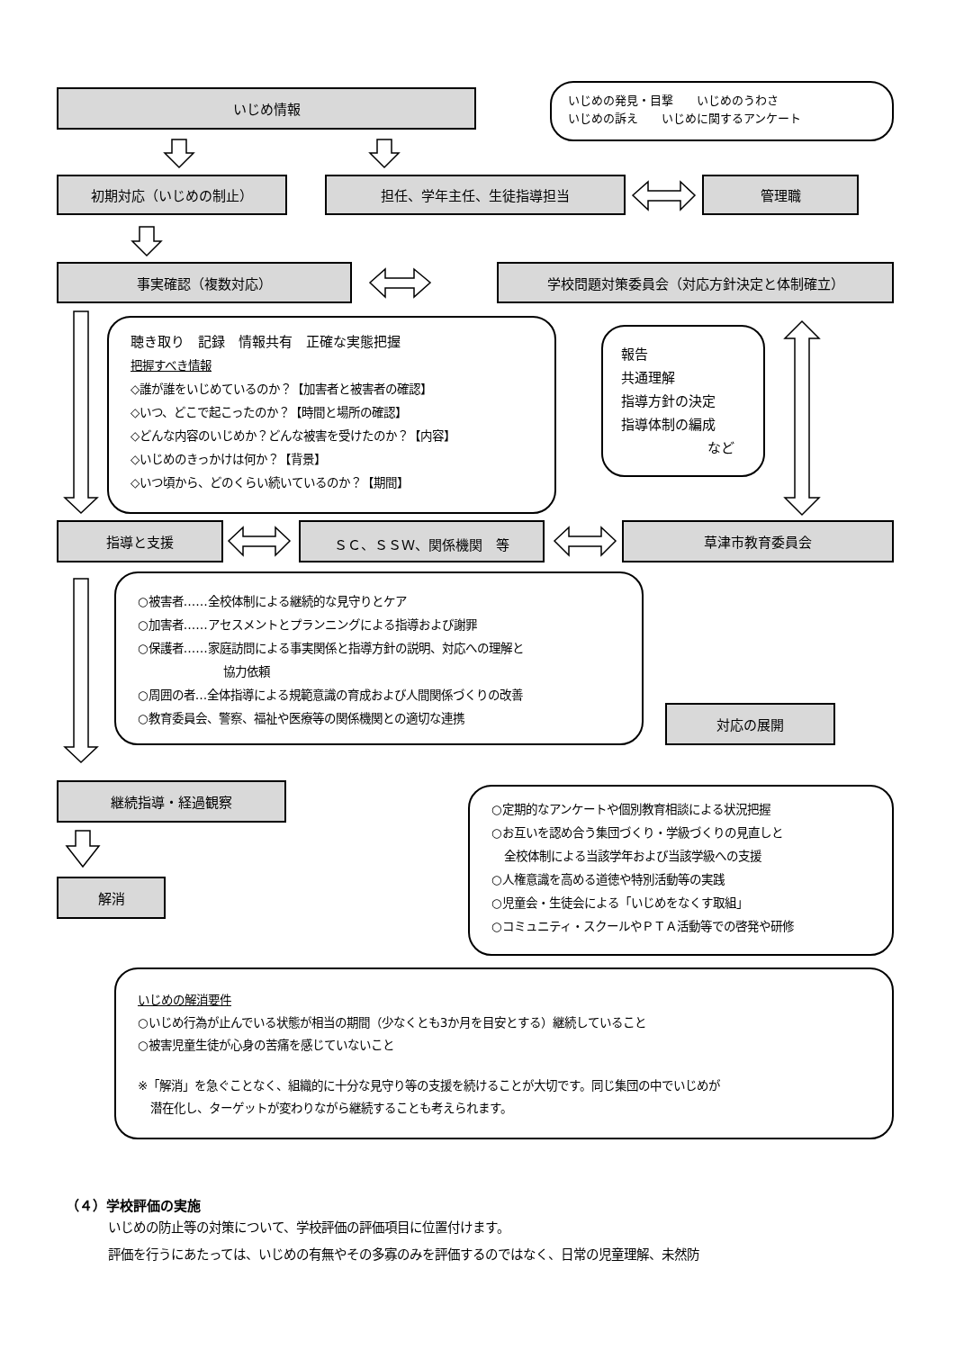いじめ情報
いじめの発見・目撃　　いじめのうわさ
いじめの訴え　　いじめに関するアンケート
初期対応（いじめの制止） 担任、学年主任、生徒指導担当 管理職
事実確認（複数対応） 学校問題対策委員会（対応方針決定と体制確立）
聴き取り　記録　情報共有　正確な実態把握
把握すべき情報
◇誰が誰をいじめているのか？【加害者と被害者の確認】
◇いつ、どこで起こったのか？【時間と場所の確認】
◇どんな内容のいじめか？どんな被害を受けたのか？【内容】
◇いじめのきっかけは何か？【背景】
◇いつ頃から、どのくらい続いているのか？【期間】
報告
共通理解
指導方針の決定
指導体制の編成
など
指導と支援 ＳＣ、ＳＳＷ、関係機関　等 草津市教育委員会
○被害者……全校体制による継続的な見守りとケア
○加害者……アセスメントとプランニングによる指導および謝罪
○保護者……家庭訪問による事実関係と指導方針の説明、対応への理解と
協力依頼
○周囲の者…全体指導による規範意識の育成および人間関係づくりの改善
○教育委員会、警察、福祉や医療等の関係機関との適切な連携
対応の展開
継続指導・経過観察
解消
○定期的なアンケートや個別教育相談による状況把握
○お互いを認め合う集団づくり・学級づくりの見直しと
全校体制による当該学年および当該学級への支援
○人権意識を高める道徳や特別活動等の実践
○児童会・生徒会による「いじめをなくす取組」
○コミュニティ・スクールやＰＴＡ活動等での啓発や研修
いじめの解消要件
○いじめ行為が止んでいる状態が相当の期間（少なくとも3か月を目安とする）継続していること
○被害児童生徒が心身の苦痛を感じていないこと
※「解消」を急ぐことなく、組織的に十分な見守り等の支援を続けることが大切です。同じ集団の中でいじめが
潜在化し、ターゲットが変わりながら継続することも考えられます。
（４）学校評価の実施
いじめの防止等の対策について、学校評価の評価項目に位置付けます。
評価を行うにあたっては、いじめの有無やその多寡のみを評価するのではなく、日常の児童理解、未然防